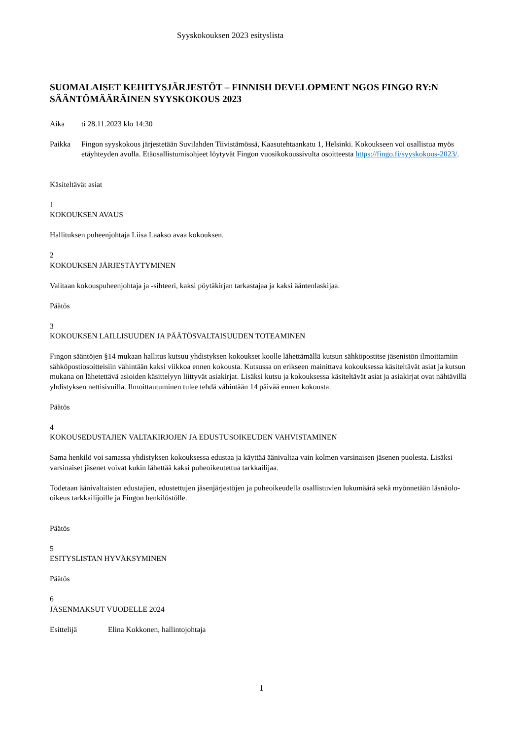Syyskokouksen 2023 esityslista
SUOMALAISET KEHITYSJÄRJESTÖT – FINNISH DEVELOPMENT NGOS FINGO RY:N SÄÄNTÖMÄÄRÄINEN SYYSKOKOUS 2023
Aika ti 28.11.2023 klo 14:30
Paikka Fingon syyskokous järjestetään Suvilahden Tiivistämössä, Kaasutehtaankatu 1, Helsinki. Kokoukseen voi osallistua myös etäyhteyden avulla. Etäosallistumisohjeet löytyvät Fingon vuosikokoussivulta osoitteesta https://fingo.fi/syyskokous-2023/.
Käsiteltävät asiat
1
KOKOUKSEN AVAUS
Hallituksen puheenjohtaja Liisa Laakso avaa kokouksen.
2
KOKOUKSEN JÄRJESTÄYTYMINEN
Valitaan kokouspuheenjohtaja ja -sihteeri, kaksi pöytäkirjan tarkastajaa ja kaksi ääntenlaskijaa.
Päätös
3
KOKOUKSEN LAILLISUUDEN JA PÄÄTÖSVALTAISUUDEN TOTEAMINEN
Fingon sääntöjen §14 mukaan hallitus kutsuu yhdistyksen kokoukset koolle lähettämällä kutsun sähköpostitse jäsenistön ilmoittamiin sähköpostiosoitteisiin vähintään kaksi viikkoa ennen kokousta. Kutsussa on erikseen mainittava kokouksessa käsiteltävät asiat ja kutsun mukana on lähetettävä asioiden käsittelyyn liittyvät asiakirjat. Lisäksi kutsu ja kokouksessa käsiteltävät asiat ja asiakirjat ovat nähtävillä yhdistyksen nettisivuilla. Ilmoittautuminen tulee tehdä vähintään 14 päivää ennen kokousta.
Päätös
4
KOKOUSEDUSTAJIEN VALTAKIRJOJEN JA EDUSTUSOIKEUDEN VAHVISTAMINEN
Sama henkilö voi samassa yhdistyksen kokouksessa edustaa ja käyttää äänivaltaa vain kolmen varsinaisen jäsenen puolesta. Lisäksi varsinaiset jäsenet voivat kukin lähettää kaksi puheoikeutettua tarkkailijaa.
Todetaan äänivaltaisten edustajien, edustettujen jäsenjärjestöjen ja puheoikeudella osallistuvien lukumäärä sekä myönnetään läsnäolo-oikeus tarkkailijoille ja Fingon henkilöstölle.
Päätös
5
ESITYSLISTAN HYVÄKSYMINEN
Päätös
6
JÄSENMAKSUT VUODELLE 2024
Esittelijä Elina Kokkonen, hallintojohtaja
1